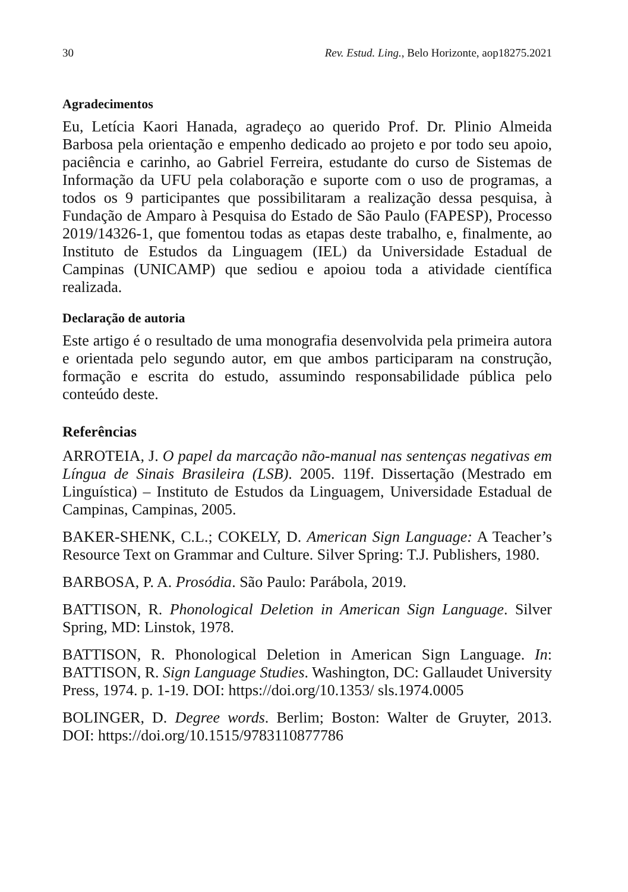30 Rev. Estud. Ling., Belo Horizonte, aop18275.2021
Agradecimentos
Eu, Letícia Kaori Hanada, agradeço ao querido Prof. Dr. Plinio Almeida Barbosa pela orientação e empenho dedicado ao projeto e por todo seu apoio, paciência e carinho, ao Gabriel Ferreira, estudante do curso de Sistemas de Informação da UFU pela colaboração e suporte com o uso de programas, a todos os 9 participantes que possibilitaram a realização dessa pesquisa, à Fundação de Amparo à Pesquisa do Estado de São Paulo (FAPESP), Processo 2019/14326-1, que fomentou todas as etapas deste trabalho, e, finalmente, ao Instituto de Estudos da Linguagem (IEL) da Universidade Estadual de Campinas (UNICAMP) que sediou e apoiou toda a atividade científica realizada.
Declaração de autoria
Este artigo é o resultado de uma monografia desenvolvida pela primeira autora e orientada pelo segundo autor, em que ambos participaram na construção, formação e escrita do estudo, assumindo responsabilidade pública pelo conteúdo deste.
Referências
ARROTEIA, J. O papel da marcação não-manual nas sentenças negativas em Língua de Sinais Brasileira (LSB). 2005. 119f. Dissertação (Mestrado em Linguística) – Instituto de Estudos da Linguagem, Universidade Estadual de Campinas, Campinas, 2005.
BAKER-SHENK, C.L.; COKELY, D. American Sign Language: A Teacher’s Resource Text on Grammar and Culture. Silver Spring: T.J. Publishers, 1980.
BARBOSA, P. A. Prosódia. São Paulo: Parábola, 2019.
BATTISON, R. Phonological Deletion in American Sign Language. Silver Spring, MD: Linstok, 1978.
BATTISON, R. Phonological Deletion in American Sign Language. In: BATTISON, R. Sign Language Studies. Washington, DC: Gallaudet University Press, 1974. p. 1-19. DOI: https://doi.org/10.1353/ sls.1974.0005
BOLINGER, D. Degree words. Berlim; Boston: Walter de Gruyter, 2013. DOI: https://doi.org/10.1515/9783110877786